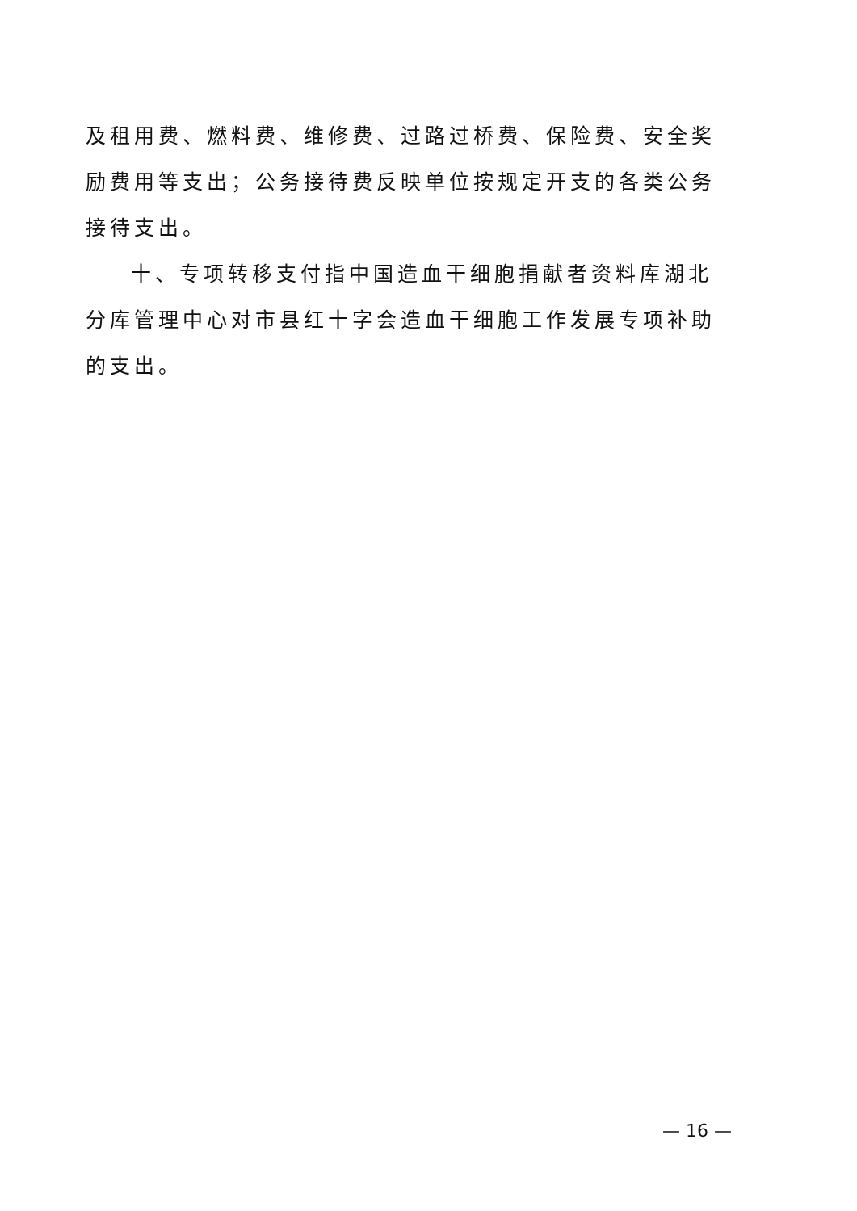及租用费、燃料费、维修费、过路过桥费、保险费、安全奖励费用等支出；公务接待费反映单位按规定开支的各类公务接待支出。
十、专项转移支付指中国造血干细胞捐献者资料库湖北分库管理中心对市县红十字会造血干细胞工作发展专项补助的支出。
— 16 —